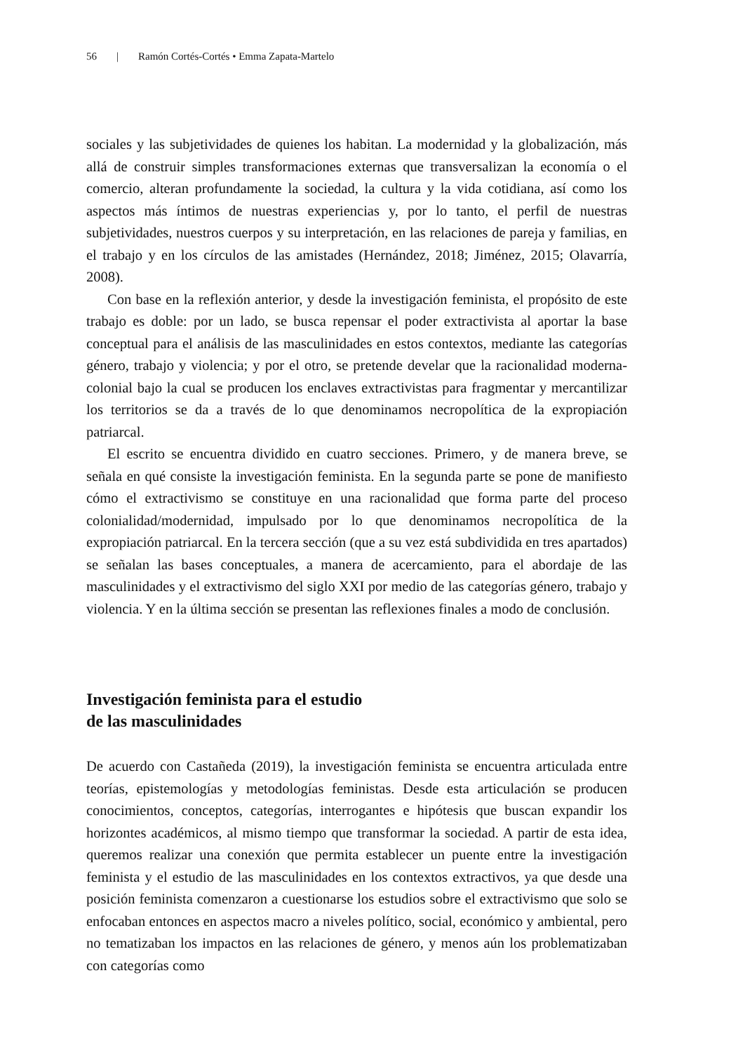56 | Ramón Cortés-Cortés • Emma Zapata-Martelo
sociales y las subjetividades de quienes los habitan. La modernidad y la globalización, más allá de construir simples transformaciones externas que transversalizan la economía o el comercio, alteran profundamente la sociedad, la cultura y la vida cotidiana, así como los aspectos más íntimos de nuestras experiencias y, por lo tanto, el perfil de nuestras subjetividades, nuestros cuerpos y su interpretación, en las relaciones de pareja y familias, en el trabajo y en los círculos de las amistades (Hernández, 2018; Jiménez, 2015; Olavarría, 2008).
Con base en la reflexión anterior, y desde la investigación feminista, el propósito de este trabajo es doble: por un lado, se busca repensar el poder extractivista al aportar la base conceptual para el análisis de las masculinidades en estos contextos, mediante las categorías género, trabajo y violencia; y por el otro, se pretende develar que la racionalidad moderna-colonial bajo la cual se producen los enclaves extractivistas para fragmentar y mercantilizar los territorios se da a través de lo que denominamos necropolítica de la expropiación patriarcal.
El escrito se encuentra dividido en cuatro secciones. Primero, y de manera breve, se señala en qué consiste la investigación feminista. En la segunda parte se pone de manifiesto cómo el extractivismo se constituye en una racionalidad que forma parte del proceso colonialidad/modernidad, impulsado por lo que denominamos necropolítica de la expropiación patriarcal. En la tercera sección (que a su vez está subdividida en tres apartados) se señalan las bases conceptuales, a manera de acercamiento, para el abordaje de las masculinidades y el extractivismo del siglo XXI por medio de las categorías género, trabajo y violencia. Y en la última sección se presentan las reflexiones finales a modo de conclusión.
Investigación feminista para el estudio
de las masculinidades
De acuerdo con Castañeda (2019), la investigación feminista se encuentra articulada entre teorías, epistemologías y metodologías feministas. Desde esta articulación se producen conocimientos, conceptos, categorías, interrogantes e hipótesis que buscan expandir los horizontes académicos, al mismo tiempo que transformar la sociedad. A partir de esta idea, queremos realizar una conexión que permita establecer un puente entre la investigación feminista y el estudio de las masculinidades en los contextos extractivos, ya que desde una posición feminista comenzaron a cuestionarse los estudios sobre el extractivismo que solo se enfocaban entonces en aspectos macro a niveles político, social, económico y ambiental, pero no tematizaban los impactos en las relaciones de género, y menos aún los problematizaban con categorías como